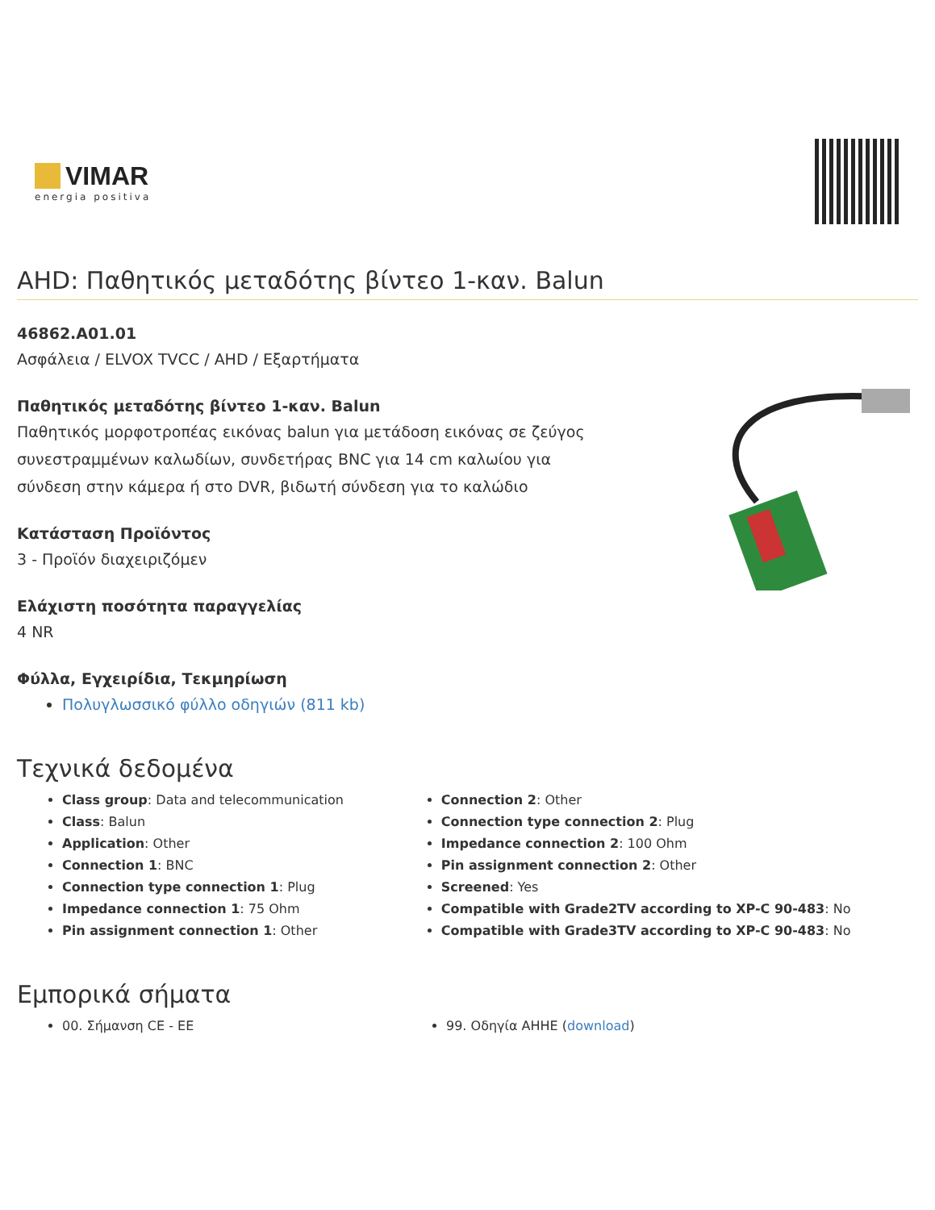VIMAR
energia positiva
AHD: Παθητικός μεταδότης βίντεο 1-καν. Balun
46862.A01.01
Ασφάλεια / ELVOX TVCC / AHD / Εξαρτήματα
Παθητικός μεταδότης βίντεο 1-καν. Balun
Παθητικός μορφοτροπέας εικόνας balun για μετάδοση εικόνας σε ζεύγος συνεστραμμένων καλωδίων, συνδετήρας BNC για 14 cm καλωίου για σύνδεση στην κάμερα ή στο DVR, βιδωτή σύνδεση για το καλώδιο
Κατάσταση Προϊόντος
3 - Προϊόν διαχειριζόμεν
Ελάχιστη ποσότητα παραγγελίας
4 NR
Φύλλα, Εγχειρίδια, Τεκμηρίωση
Πολυγλωσσικό φύλλο οδηγιών (811 kb)
Τεχνικά δεδομένα
Class group: Data and telecommunication
Class: Balun
Application: Other
Connection 1: BNC
Connection type connection 1: Plug
Impedance connection 1: 75 Ohm
Pin assignment connection 1: Other
Connection 2: Other
Connection type connection 2: Plug
Impedance connection 2: 100 Ohm
Pin assignment connection 2: Other
Screened: Yes
Compatible with Grade2TV according to XP-C 90-483: No
Compatible with Grade3TV according to XP-C 90-483: No
Εμπορικά σήματα
00. Σήμανση CE - ΕΕ 99. Οδηγία AHHE (download)